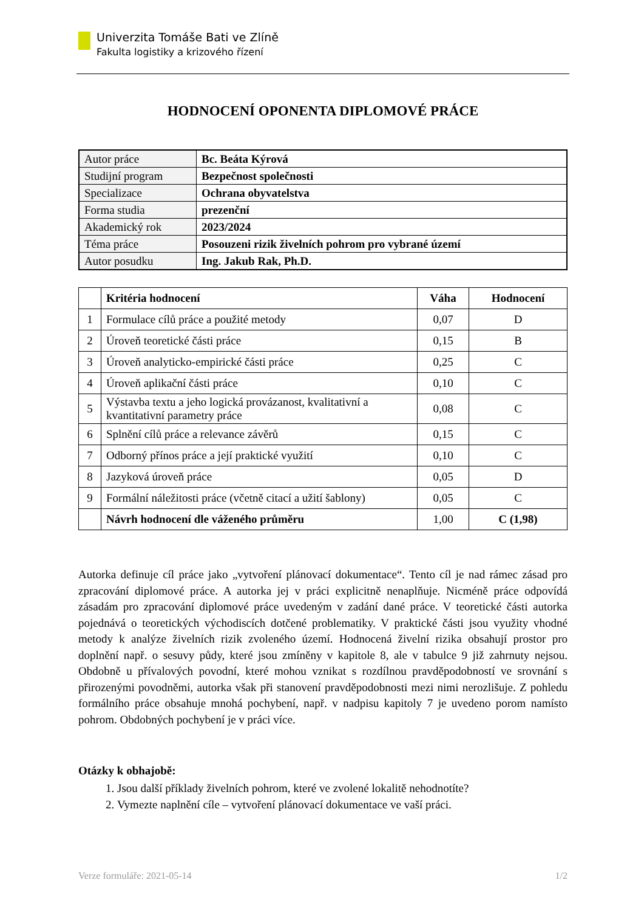Univerzita Tomáše Bati ve Zlíně
Fakulta logistiky a krizového řízení
HODNOCENÍ OPONENTA DIPLOMOVÉ PRÁCE
| Autor práce | Bc. Beáta Kýrová |
| Studijní program | Bezpečnost společnosti |
| Specializace | Ochrana obyvatelstva |
| Forma studia | prezenční |
| Akademický rok | 2023/2024 |
| Téma práce | Posouzeni rizik živelních pohrom pro vybrané území |
| Autor posudku | Ing. Jakub Rak, Ph.D. |
| | Kritéria hodnocení | Váha | Hodnocení |
| --- | --- | --- | --- |
| 1 | Formulace cílů práce a použité metody | 0,07 | D |
| 2 | Úroveň teoretické části práce | 0,15 | B |
| 3 | Úroveň analyticko-empirické části práce | 0,25 | C |
| 4 | Úroveň aplikační části práce | 0,10 | C |
| 5 | Výstavba textu a jeho logická provázanost, kvalitativní a kvantitativní parametry práce | 0,08 | C |
| 6 | Splnění cílů práce a relevance závěrů | 0,15 | C |
| 7 | Odborný přínos práce a její praktické využití | 0,10 | C |
| 8 | Jazyková úroveň práce | 0,05 | D |
| 9 | Formální náležitosti práce (včetně citací a užití šablony) | 0,05 | C |
| | Návrh hodnocení dle váženého průměru | 1,00 | C (1,98) |
Autorka definuje cíl práce jako „vytvoření plánovací dokumentace“. Tento cíl je nad rámec zásad pro zpracování diplomové práce. A autorka jej v práci explicitně nenaplňuje. Nicméně práce odpovídá zásadám pro zpracování diplomové práce uvedeným v zadání dané práce. V teoretické části autorka pojednává o teoretických východiscích dotčené problematiky. V praktické části jsou využity vhodné metody k analýze živelních rizik zvoleného území. Hodnocená živelní rizika obsahují prostor pro doplnění např. o sesuvy půdy, které jsou zmíněny v kapitole 8, ale v tabulce 9 již zahrnuty nejsou. Obdobně u přívalových povodní, které mohou vznikat s rozdílnou pravděpodobností ve srovnání s přirozenými povodněmi, autorka však při stanovení pravděpodobnosti mezi nimi nerozlišuje. Z pohledu formálního práce obsahuje mnohá pochybení, např. v nadpisu kapitoly 7 je uvedeno porom namísto pohrom. Obdobných pochybení je v práci více.
Otázky k obhajobě:
1. Jsou další příklady živelních pohrom, které ve zvolené lokalitě nehodnotíte?
2. Vymezte naplnění cíle – vytvoření plánovací dokumentace ve vaší práci.
Verze formuláře: 2021-05-14 1/2